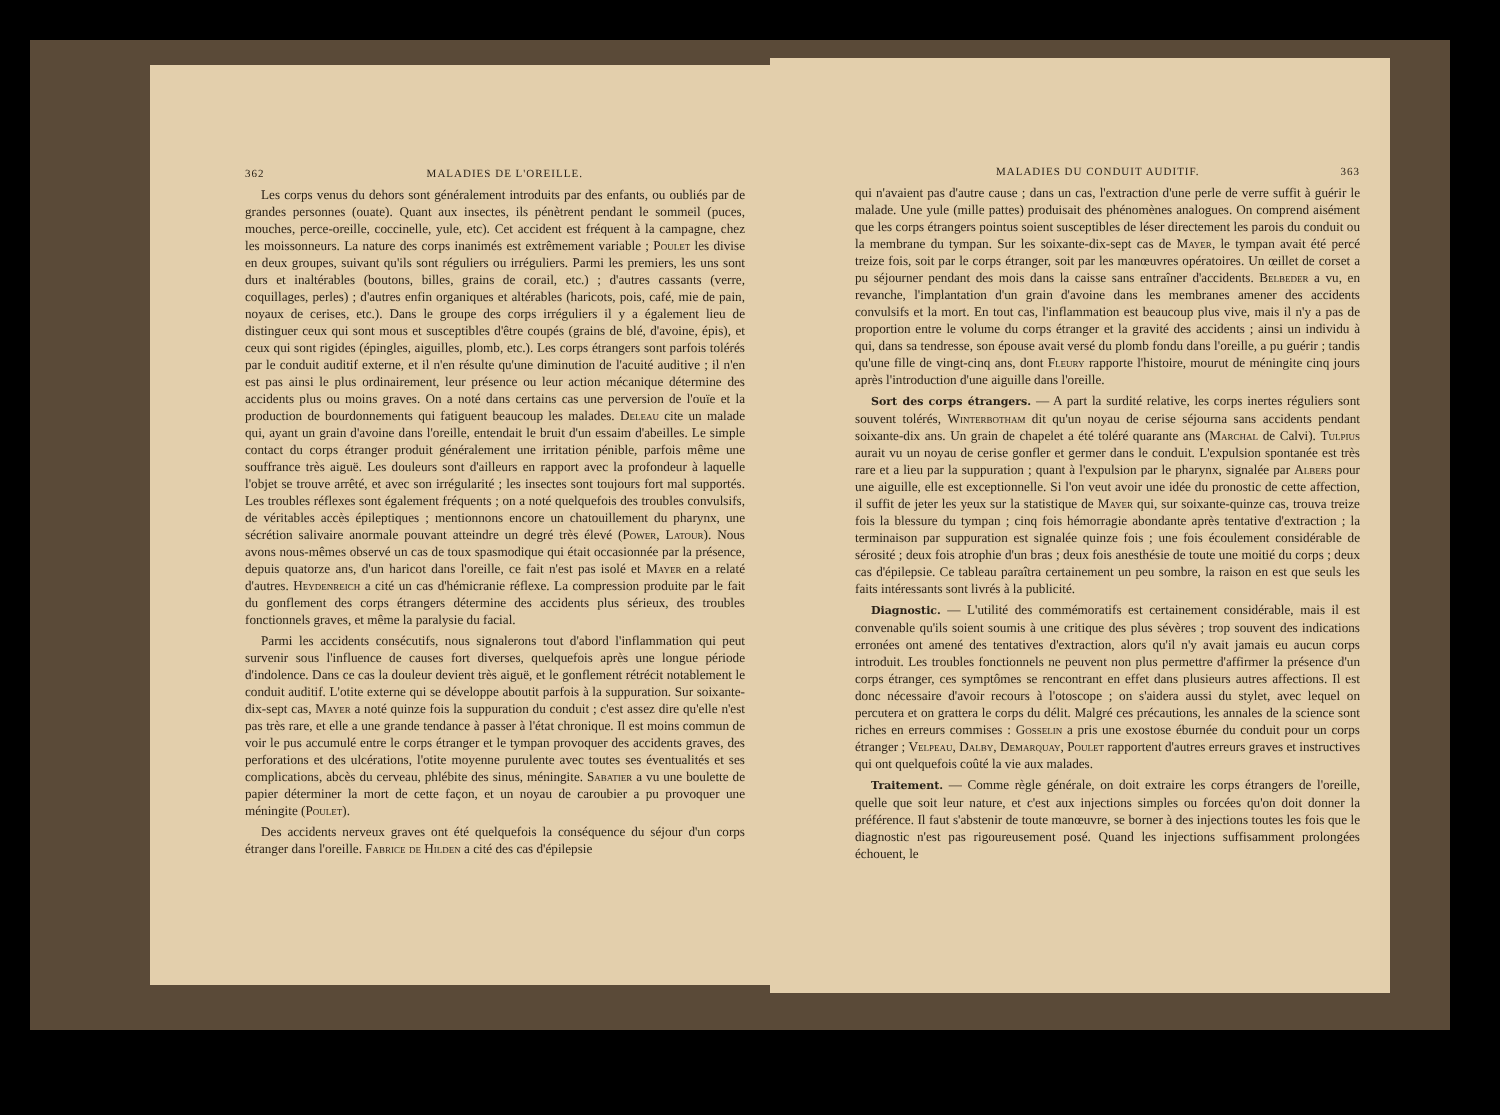362 MALADIES DE L'OREILLE.
Les corps venus du dehors sont généralement introduits par des enfants, ou oubliés par de grandes personnes (ouate). Quant aux insectes, ils pénètrent pendant le sommeil (puces, mouches, perce-oreille, coccinelle, yule, etc). Cet accident est fréquent à la campagne, chez les moissonneurs. La nature des corps inanimés est extrêmement variable ; Poulet les divise en deux groupes, suivant qu'ils sont réguliers ou irréguliers. Parmi les premiers, les uns sont durs et inaltérables (boutons, billes, grains de corail, etc.) ; d'autres cassants (verre, coquillages, perles) ; d'autres enfin organiques et altérables (haricots, pois, café, mie de pain, noyaux de cerises, etc.). Dans le groupe des corps irréguliers il y a également lieu de distinguer ceux qui sont mous et susceptibles d'être coupés (grains de blé, d'avoine, épis), et ceux qui sont rigides (épingles, aiguilles, plomb, etc.). Les corps étrangers sont parfois tolérés par le conduit auditif externe, et il n'en résulte qu'une diminution de l'acuité auditive ; il n'en est pas ainsi le plus ordinairement, leur présence ou leur action mécanique détermine des accidents plus ou moins graves. On a noté dans certains cas une perversion de l'ouïe et la production de bourdonnements qui fatiguent beaucoup les malades. Deleau cite un malade qui, ayant un grain d'avoine dans l'oreille, entendait le bruit d'un essaim d'abeilles. Le simple contact du corps étranger produit généralement une irritation pénible, parfois même une souffrance très aiguë. Les douleurs sont d'ailleurs en rapport avec la profondeur à laquelle l'objet se trouve arrêté, et avec son irrégularité ; les insectes sont toujours fort mal supportés. Les troubles réflexes sont également fréquents ; on a noté quelquefois des troubles convulsifs, de véritables accès épileptiques ; mentionnons encore un chatouillement du pharynx, une sécrétion salivaire anormale pouvant atteindre un degré très élevé (Power, Latour). Nous avons nous-mêmes observé un cas de toux spasmodique qui était occasionnée par la présence, depuis quatorze ans, d'un haricot dans l'oreille, ce fait n'est pas isolé et Mayer en a relaté d'autres. Heydenreich a cité un cas d'hémicranie réflexe. La compression produite par le fait du gonflement des corps étrangers détermine des accidents plus sérieux, des troubles fonctionnels graves, et même la paralysie du facial.
Parmi les accidents consécutifs, nous signalerons tout d'abord l'inflammation qui peut survenir sous l'influence de causes fort diverses, quelquefois après une longue période d'indolence. Dans ce cas la douleur devient très aiguë, et le gonflement rétrécit notablement le conduit auditif. L'otite externe qui se développe aboutit parfois à la suppuration. Sur soixante-dix-sept cas, Mayer a noté quinze fois la suppuration du conduit ; c'est assez dire qu'elle n'est pas très rare, et elle a une grande tendance à passer à l'état chronique. Il est moins commun de voir le pus accumulé entre le corps étranger et le tympan provoquer des accidents graves, des perforations et des ulcérations, l'otite moyenne purulente avec toutes ses éventualités et ses complications, abcès du cerveau, phlébite des sinus, méningite. Sabatier a vu une boulette de papier déterminer la mort de cette façon, et un noyau de caroubier a pu provoquer une méningite (Poulet).
Des accidents nerveux graves ont été quelquefois la conséquence du séjour d'un corps étranger dans l'oreille. Fabrice de Hilden a cité des cas d'épilepsie
MALADIES DU CONDUIT AUDITIF. 363
qui n'avaient pas d'autre cause ; dans un cas, l'extraction d'une perle de verre suffit à guérir le malade. Une yule (mille pattes) produisait des phénomènes analogues. On comprend aisément que les corps étrangers pointus soient susceptibles de léser directement les parois du conduit ou la membrane du tympan. Sur les soixante-dix-sept cas de Mayer, le tympan avait été percé treize fois, soit par le corps étranger, soit par les manœuvres opératoires. Un œillet de corset a pu séjourner pendant des mois dans la caisse sans entraîner d'accidents. Belbeder a vu, en revanche, l'implantation d'un grain d'avoine dans les membranes amener des accidents convulsifs et la mort. En tout cas, l'inflammation est beaucoup plus vive, mais il n'y a pas de proportion entre le volume du corps étranger et la gravité des accidents ; ainsi un individu à qui, dans sa tendresse, son épouse avait versé du plomb fondu dans l'oreille, a pu guérir ; tandis qu'une fille de vingt-cinq ans, dont Fleury rapporte l'histoire, mourut de méningite cinq jours après l'introduction d'une aiguille dans l'oreille.
Sort des corps étrangers. — A part la surdité relative, les corps inertes réguliers sont souvent tolérés, Winterbotham dit qu'un noyau de cerise séjourna sans accidents pendant soixante-dix ans. Un grain de chapelet a été toléré quarante ans (Marchal de Calvi). Tulpius aurait vu un noyau de cerise gonfler et germer dans le conduit. L'expulsion spontanée est très rare et a lieu par la suppuration ; quant à l'expulsion par le pharynx, signalée par Albers pour une aiguille, elle est exceptionnelle. Si l'on veut avoir une idée du pronostic de cette affection, il suffit de jeter les yeux sur la statistique de Mayer qui, sur soixante-quinze cas, trouva treize fois la blessure du tympan ; cinq fois hémorragie abondante après tentative d'extraction ; la terminaison par suppuration est signalée quinze fois ; une fois écoulement considérable de sérosité ; deux fois atrophie d'un bras ; deux fois anesthésie de toute une moitié du corps ; deux cas d'épilepsie. Ce tableau paraîtra certainement un peu sombre, la raison en est que seuls les faits intéressants sont livrés à la publicité.
Diagnostic. — L'utilité des commémoratifs est certainement considérable, mais il est convenable qu'ils soient soumis à une critique des plus sévères ; trop souvent des indications erronées ont amené des tentatives d'extraction, alors qu'il n'y avait jamais eu aucun corps introduit. Les troubles fonctionnels ne peuvent non plus permettre d'affirmer la présence d'un corps étranger, ces symptômes se rencontrant en effet dans plusieurs autres affections. Il est donc nécessaire d'avoir recours à l'otoscope ; on s'aidera aussi du stylet, avec lequel on percutera et on grattera le corps du délit. Malgré ces précautions, les annales de la science sont riches en erreurs commises : Gosselin a pris une exostose éburnée du conduit pour un corps étranger ; Velpeau, Dalby, Demarquay, Poulet rapportent d'autres erreurs graves et instructives qui ont quelquefois coûté la vie aux malades.
Traitement. — Comme règle générale, on doit extraire les corps étrangers de l'oreille, quelle que soit leur nature, et c'est aux injections simples ou forcées qu'on doit donner la préférence. Il faut s'abstenir de toute manœuvre, se borner à des injections toutes les fois que le diagnostic n'est pas rigoureusement posé. Quand les injections suffisamment prolongées échouent, le